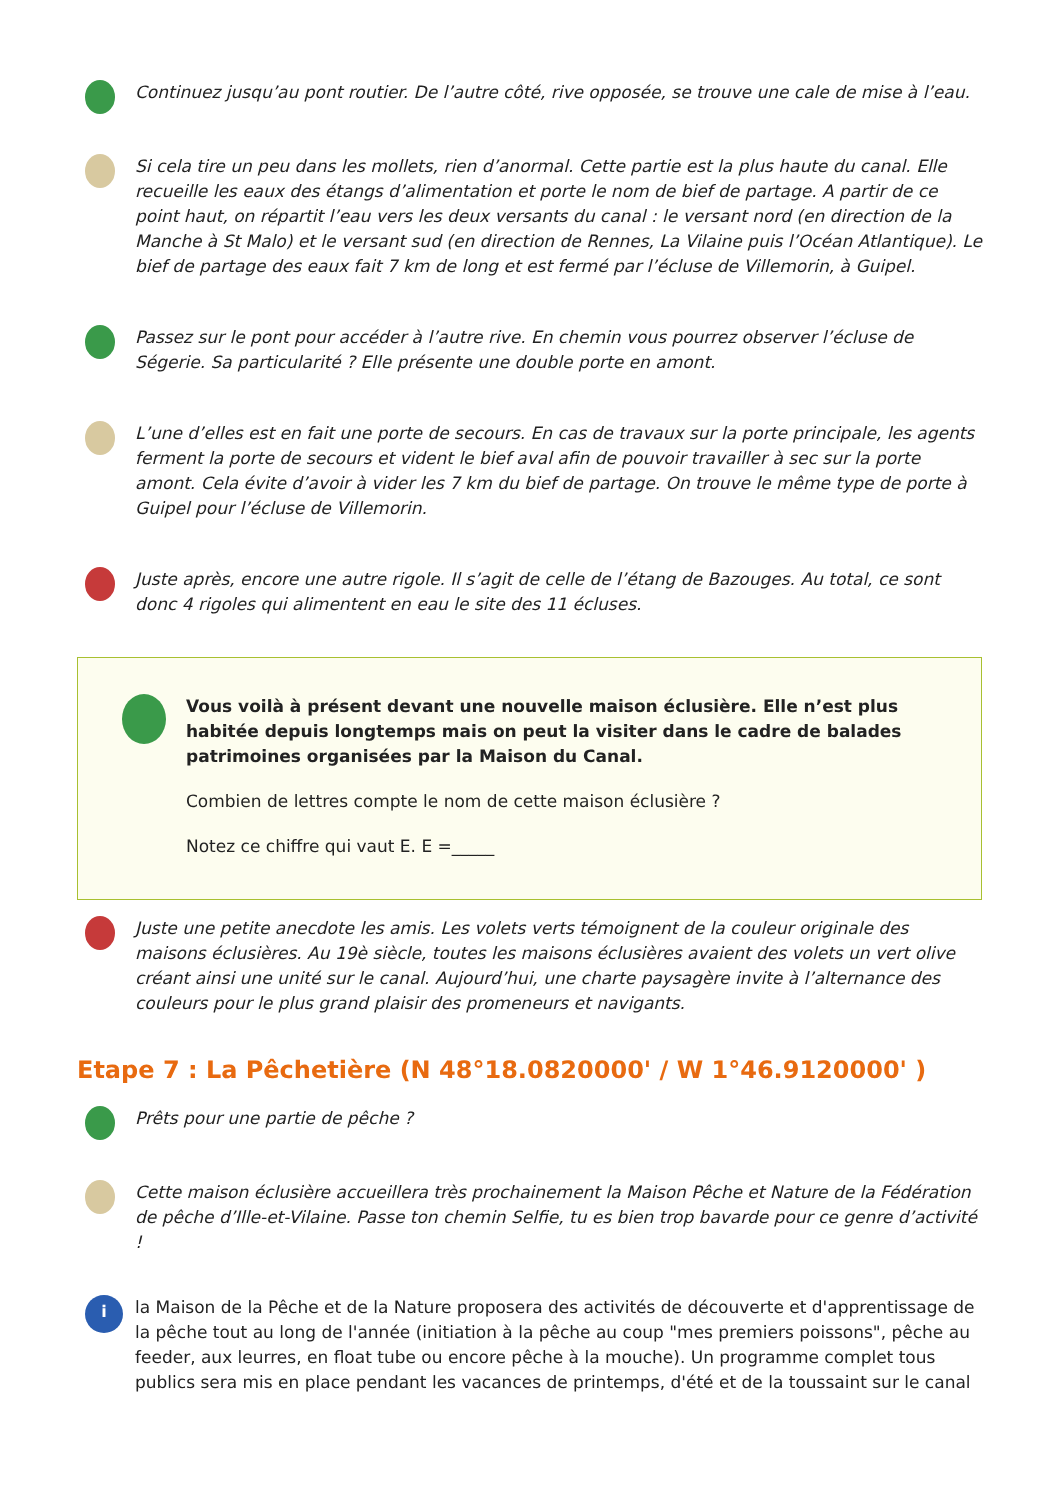Continuez jusqu’au pont routier. De l’autre côté, rive opposée, se trouve une cale de mise à l’eau.
Si cela tire un peu dans les mollets, rien d’anormal. Cette partie est la plus haute du canal. Elle recueille les eaux des étangs d’alimentation et porte le nom de bief de partage. A partir de ce point haut, on répartit l’eau vers les deux versants du canal : le versant nord (en direction de la Manche à St Malo) et le versant sud (en direction de Rennes, La Vilaine puis l’Océan Atlantique). Le bief de partage des eaux fait 7 km de long et est fermé par l’écluse de Villemorin, à Guipel.
Passez sur le pont pour accéder à l’autre rive. En chemin vous pourrez observer l’écluse de Ségerie. Sa particularité ? Elle présente une double porte en amont.
L’une d’elles est en fait une porte de secours. En cas de travaux sur la porte principale, les agents ferment la porte de secours et vident le bief aval afin de pouvoir travailler à sec sur la porte amont. Cela évite d’avoir à vider les 7 km du bief de partage. On trouve le même type de porte à Guipel pour l’écluse de Villemorin.
Juste après, encore une autre rigole. Il s’agit de celle de l’étang de Bazouges. Au total, ce sont donc 4 rigoles qui alimentent en eau le site des 11 écluses.
Vous voilà à présent devant une nouvelle maison éclusière. Elle n’est plus habitée depuis longtemps mais on peut la visiter dans le cadre de balades patrimoines organisées par la Maison du Canal.
Combien de lettres compte le nom de cette maison éclusière ?
Notez ce chiffre qui vaut E. E =_____
Juste une petite anecdote les amis. Les volets verts témoignent de la couleur originale des maisons éclusières. Au 19è siècle, toutes les maisons éclusières avaient des volets un vert olive créant ainsi une unité sur le canal. Aujourd’hui, une charte paysagère invite à l’alternance des couleurs pour le plus grand plaisir des promeneurs et navigants.
Etape 7 : La Pêchetière (N 48°18.0820000' / W 1°46.9120000' )
Prêts pour une partie de pêche ?
Cette maison éclusière accueillera très prochainement la Maison Pêche et Nature de la Fédération de pêche d’Ille-et-Vilaine. Passe ton chemin Selfie, tu es bien trop bavarde pour ce genre d’activité !
i
la Maison de la Pêche et de la Nature proposera des activités de découverte et d'apprentissage de la pêche tout au long de l'année (initiation à la pêche au coup "mes premiers poissons", pêche au feeder, aux leurres, en float tube ou encore pêche à la mouche). Un programme complet tous publics sera mis en place pendant les vacances de printemps, d'été et de la toussaint sur le canal